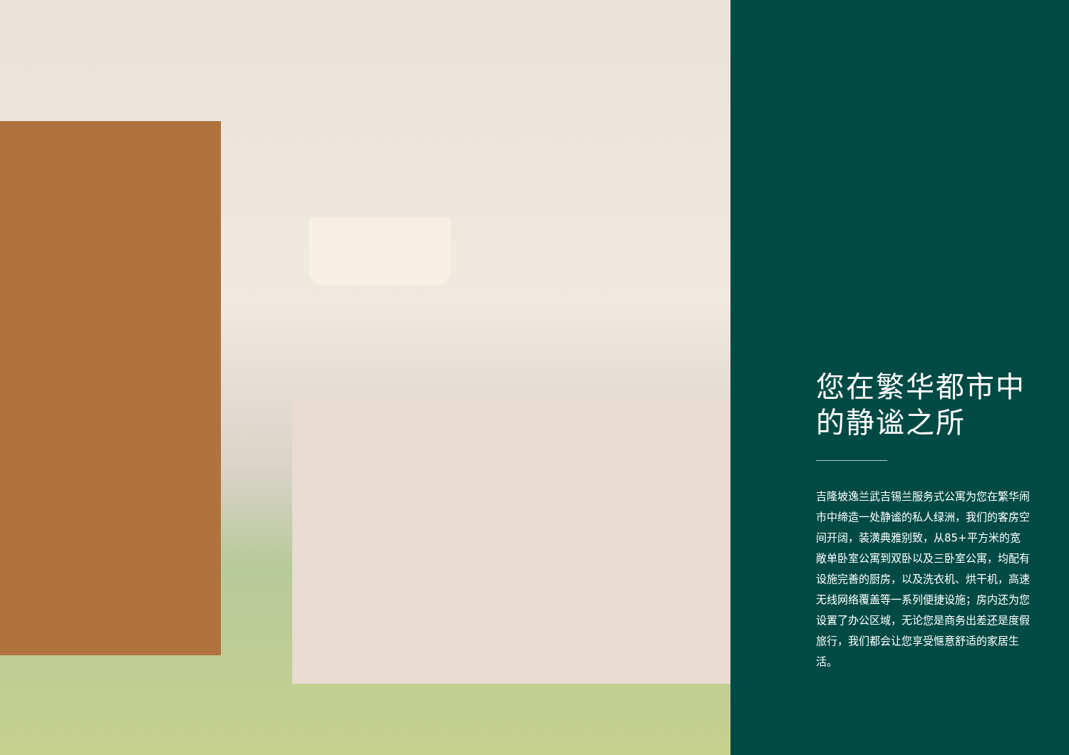您在繁华都市中
的静谧之所
吉隆坡逸兰武吉锡兰服务式公寓为您在繁华闹市中缔造一处静谧的私人绿洲，我们的客房空间开阔，装潢典雅别致，从85+平方米的宽敞单卧室公寓到双卧以及三卧室公寓，均配有设施完善的厨房，以及洗衣机、烘干机，高速无线网络覆盖等一系列便捷设施；房内还为您设置了办公区域，无论您是商务出差还是度假旅行，我们都会让您享受惬意舒适的家居生活。